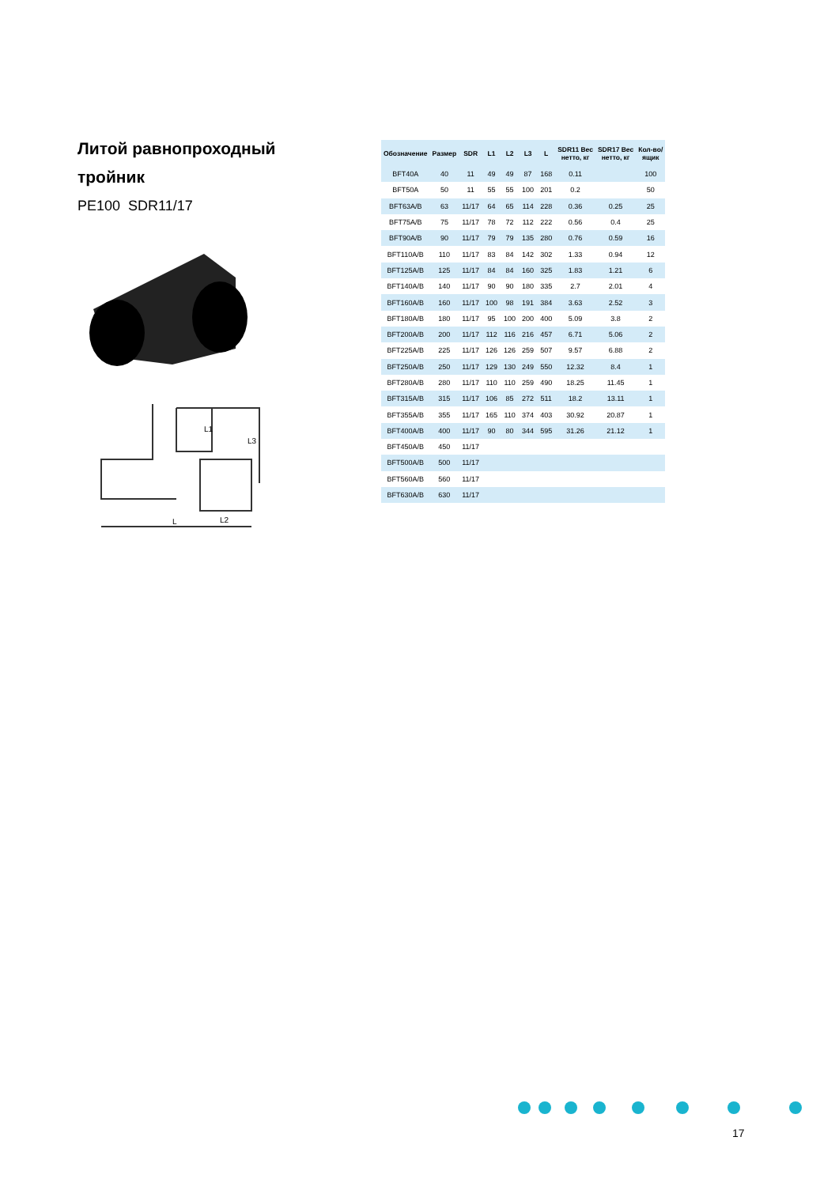Литой равнопроходный тройник
PE100 SDR11/17
L1
L3
L
L2
| Обозначение | Размер | SDR | L1 | L2 | L3 | L | SDR11 Вес нетто, кг | SDR17 Вес нетто, кг | Кол-во/ ящик |
| --- | --- | --- | --- | --- | --- | --- | --- | --- | --- |
| BFT40A | 40 | 11 | 49 | 49 | 87 | 168 | 0.11 | | 100 |
| BFT50A | 50 | 11 | 55 | 55 | 100 | 201 | 0.2 | | 50 |
| BFT63A/B | 63 | 11/17 | 64 | 65 | 114 | 228 | 0.36 | 0.25 | 25 |
| BFT75A/B | 75 | 11/17 | 78 | 72 | 112 | 222 | 0.56 | 0.4 | 25 |
| BFT90A/B | 90 | 11/17 | 79 | 79 | 135 | 280 | 0.76 | 0.59 | 16 |
| BFT110A/B | 110 | 11/17 | 83 | 84 | 142 | 302 | 1.33 | 0.94 | 12 |
| BFT125A/B | 125 | 11/17 | 84 | 84 | 160 | 325 | 1.83 | 1.21 | 6 |
| BFT140A/B | 140 | 11/17 | 90 | 90 | 180 | 335 | 2.7 | 2.01 | 4 |
| BFT160A/B | 160 | 11/17 | 100 | 98 | 191 | 384 | 3.63 | 2.52 | 3 |
| BFT180A/B | 180 | 11/17 | 95 | 100 | 200 | 400 | 5.09 | 3.8 | 2 |
| BFT200A/B | 200 | 11/17 | 112 | 116 | 216 | 457 | 6.71 | 5.06 | 2 |
| BFT225A/B | 225 | 11/17 | 126 | 126 | 259 | 507 | 9.57 | 6.88 | 2 |
| BFT250A/B | 250 | 11/17 | 129 | 130 | 249 | 550 | 12.32 | 8.4 | 1 |
| BFT280A/B | 280 | 11/17 | 110 | 110 | 259 | 490 | 18.25 | 11.45 | 1 |
| BFT315A/B | 315 | 11/17 | 106 | 85 | 272 | 511 | 18.2 | 13.11 | 1 |
| BFT355A/B | 355 | 11/17 | 165 | 110 | 374 | 403 | 30.92 | 20.87 | 1 |
| BFT400A/B | 400 | 11/17 | 90 | 80 | 344 | 595 | 31.26 | 21.12 | 1 |
| BFT450A/B | 450 | 11/17 | | | | | | | |
| BFT500A/B | 500 | 11/17 | | | | | | | |
| BFT560A/B | 560 | 11/17 | | | | | | | |
| BFT630A/B | 630 | 11/17 | | | | | | | |
17